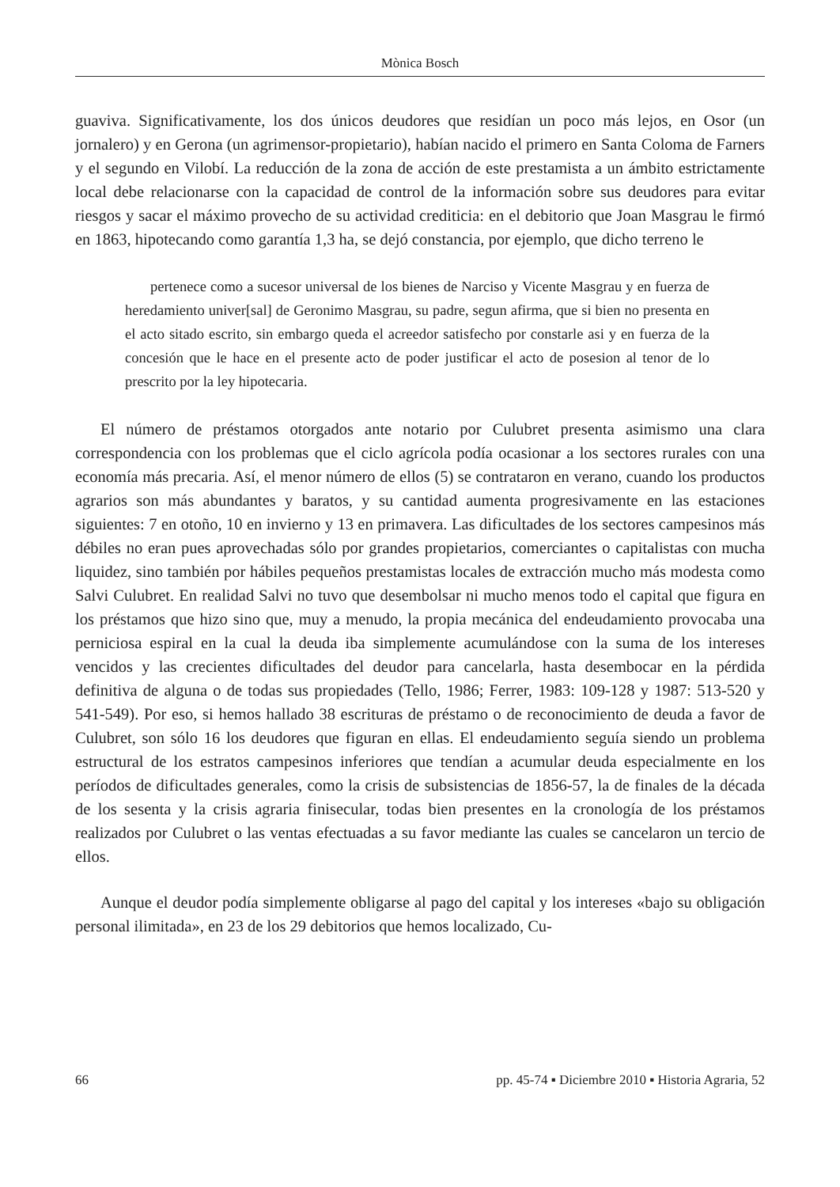Mònica Bosch
guaviva. Significativamente, los dos únicos deudores que residían un poco más lejos, en Osor (un jornalero) y en Gerona (un agrimensor-propietario), habían nacido el primero en Santa Coloma de Farners y el segundo en Vilobí. La reducción de la zona de acción de este prestamista a un ámbito estrictamente local debe relacionarse con la capacidad de control de la información sobre sus deudores para evitar riesgos y sacar el máximo provecho de su actividad crediticia: en el debitorio que Joan Masgrau le firmó en 1863, hipotecando como garantía 1,3 ha, se dejó constancia, por ejemplo, que dicho terreno le
pertenece como a sucesor universal de los bienes de Narciso y Vicente Masgrau y en fuerza de heredamiento univer[sal] de Geronimo Masgrau, su padre, segun afirma, que si bien no presenta en el acto sitado escrito, sin embargo queda el acreedor satisfecho por constarle asi y en fuerza de la concesión que le hace en el presente acto de poder justificar el acto de posesion al tenor de lo prescrito por la ley hipotecaria.
El número de préstamos otorgados ante notario por Culubret presenta asimismo una clara correspondencia con los problemas que el ciclo agrícola podía ocasionar a los sectores rurales con una economía más precaria. Así, el menor número de ellos (5) se contrataron en verano, cuando los productos agrarios son más abundantes y baratos, y su cantidad aumenta progresivamente en las estaciones siguientes: 7 en otoño, 10 en invierno y 13 en primavera. Las dificultades de los sectores campesinos más débiles no eran pues aprovechadas sólo por grandes propietarios, comerciantes o capitalistas con mucha liquidez, sino también por hábiles pequeños prestamistas locales de extracción mucho más modesta como Salvi Culubret. En realidad Salvi no tuvo que desembolsar ni mucho menos todo el capital que figura en los préstamos que hizo sino que, muy a menudo, la propia mecánica del endeudamiento provocaba una perniciosa espiral en la cual la deuda iba simplemente acumulándose con la suma de los intereses vencidos y las crecientes dificultades del deudor para cancelarla, hasta desembocar en la pérdida definitiva de alguna o de todas sus propiedades (Tello, 1986; Ferrer, 1983: 109-128 y 1987: 513-520 y 541-549). Por eso, si hemos hallado 38 escrituras de préstamo o de reconocimiento de deuda a favor de Culubret, son sólo 16 los deudores que figuran en ellas. El endeudamiento seguía siendo un problema estructural de los estratos campesinos inferiores que tendían a acumular deuda especialmente en los períodos de dificultades generales, como la crisis de subsistencias de 1856-57, la de finales de la década de los sesenta y la crisis agraria finisecular, todas bien presentes en la cronología de los préstamos realizados por Culubret o las ventas efectuadas a su favor mediante las cuales se cancelaron un tercio de ellos.
Aunque el deudor podía simplemente obligarse al pago del capital y los intereses «bajo su obligación personal ilimitada», en 23 de los 29 debitorios que hemos localizado, Cu-
66 pp. 45-74 ▪ Diciembre 2010 ▪ Historia Agraria, 52